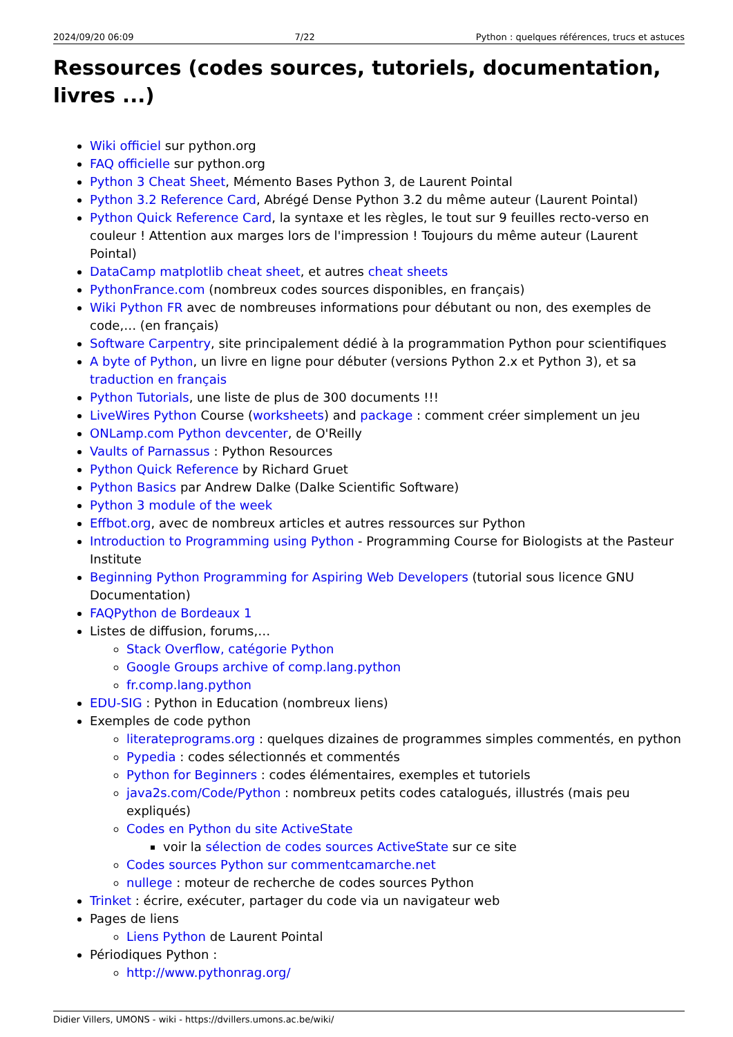2024/09/20 06:09 7/22 Python : quelques références, trucs et astuces
Ressources (codes sources, tutoriels, documentation, livres ...)
Wiki officiel sur python.org
FAQ officielle sur python.org
Python 3 Cheat Sheet, Mémento Bases Python 3, de Laurent Pointal
Python 3.2 Reference Card, Abrégé Dense Python 3.2 du même auteur (Laurent Pointal)
Python Quick Reference Card, la syntaxe et les règles, le tout sur 9 feuilles recto-verso en couleur ! Attention aux marges lors de l'impression ! Toujours du même auteur (Laurent Pointal)
DataCamp matplotlib cheat sheet, et autres cheat sheets
PythonFrance.com (nombreux codes sources disponibles, en français)
Wiki Python FR avec de nombreuses informations pour débutant ou non, des exemples de code,… (en français)
Software Carpentry, site principalement dédié à la programmation Python pour scientifiques
A byte of Python, un livre en ligne pour débuter (versions Python 2.x et Python 3), et sa traduction en français
Python Tutorials, une liste de plus de 300 documents !!!
LiveWires Python Course (worksheets) and package : comment créer simplement un jeu
ONLamp.com Python devcenter, de O'Reilly
Vaults of Parnassus : Python Resources
Python Quick Reference by Richard Gruet
Python Basics par Andrew Dalke (Dalke Scientific Software)
Python 3 module of the week
Effbot.org, avec de nombreux articles et autres ressources sur Python
Introduction to Programming using Python - Programming Course for Biologists at the Pasteur Institute
Beginning Python Programming for Aspiring Web Developers (tutorial sous licence GNU Documentation)
FAQPython de Bordeaux 1
Listes de diffusion, forums,…
Stack Overflow, catégorie Python
Google Groups archive of comp.lang.python
fr.comp.lang.python
EDU-SIG : Python in Education (nombreux liens)
Exemples de code python
literateprograms.org : quelques dizaines de programmes simples commentés, en python
Pypedia : codes sélectionnés et commentés
Python for Beginners : codes élémentaires, exemples et tutoriels
java2s.com/Code/Python : nombreux petits codes catalogués, illustrés (mais peu expliqués)
Codes en Python du site ActiveState
voir la sélection de codes sources ActiveState sur ce site
Codes sources Python sur commentcamarche.net
nullege : moteur de recherche de codes sources Python
Trinket : écrire, exécuter, partager du code via un navigateur web
Pages de liens
Liens Python de Laurent Pointal
Périodiques Python :
http://www.pythonrag.org/
Didier Villers, UMONS - wiki - https://dvillers.umons.ac.be/wiki/